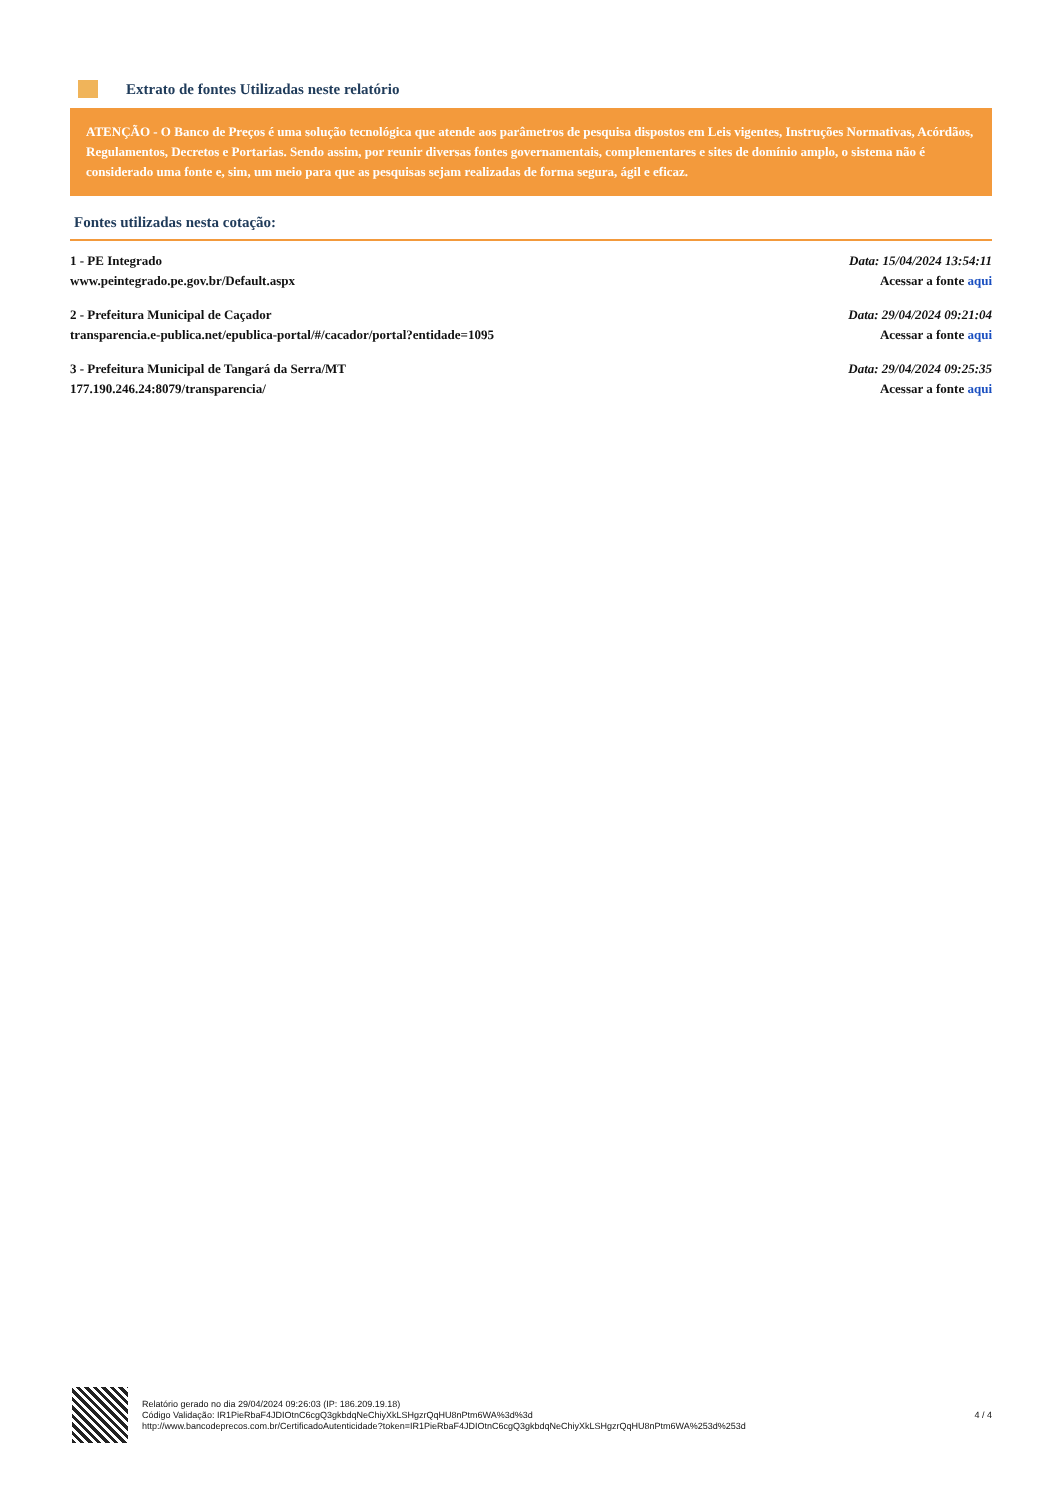Extrato de fontes Utilizadas neste relatório
ATENÇÃO - O Banco de Preços é uma solução tecnológica que atende aos parâmetros de pesquisa dispostos em Leis vigentes, Instruções Normativas, Acórdãos, Regulamentos, Decretos e Portarias. Sendo assim, por reunir diversas fontes governamentais, complementares e sites de domínio amplo, o sistema não é considerado uma fonte e, sim, um meio para que as pesquisas sejam realizadas de forma segura, ágil e eficaz.
Fontes utilizadas nesta cotação:
1 - PE Integrado
www.peintegrado.pe.gov.br/Default.aspx
Data: 15/04/2024 13:54:11
Acessar a fonte aqui
2 - Prefeitura Municipal de Caçador
transparencia.e-publica.net/epublica-portal/#/cacador/portal?entidade=1095
Data: 29/04/2024 09:21:04
Acessar a fonte aqui
3 - Prefeitura Municipal de Tangará da Serra/MT
177.190.246.24:8079/transparencia/
Data: 29/04/2024 09:25:35
Acessar a fonte aqui
Relatório gerado no dia 29/04/2024 09:26:03 (IP: 186.209.19.18)
Código Validação: IR1PieRbaF4JDIOtnC6cgQ3gkbdqNeChiyXkLSHgzrQqHU8nPtm6WA%3d%3d
http://www.bancodeprecos.com.br/CertificadoAutenticidade?token=IR1PieRbaF4JDIOtnC6cgQ3gkbdqNeChiyXkLSHgzrQqHU8nPtm6WA%253d%253d
4 / 4